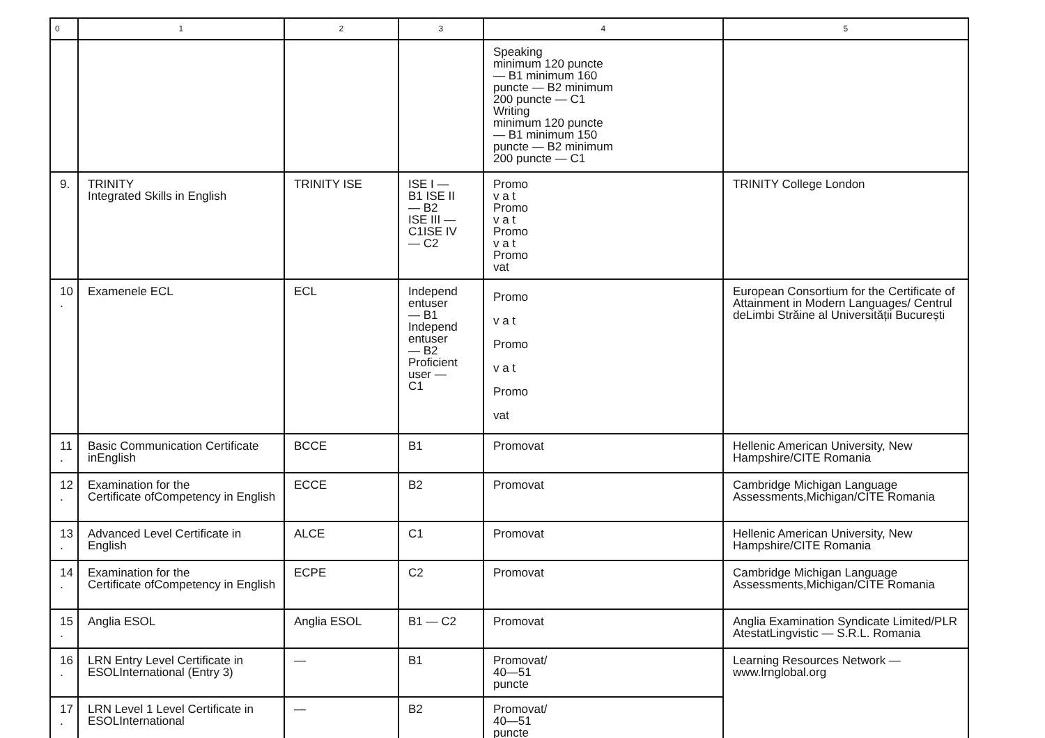| 0 | 1 | 2 | 3 | 4 | 5 |
| --- | --- | --- | --- | --- | --- |
| | | | | Speaking minimum 120 puncte — B1 minimum 160 puncte — B2 minimum 200 puncte — C1 Writing minimum 120 puncte — B1 minimum 150 puncte — B2 minimum 200 puncte — C1 | |
| 9. | TRINITY Integrated Skills in English | TRINITY ISE | ISE I — B1 ISE II — B2 ISE III — C1ISE IV — C2 | Promo v a t Promo v a t Promo v a t Promo vat | TRINITY College London |
| 10 . | Examenele ECL | ECL | Independ entuser — B1 Independ entuser — B2 Proficient user — C1 | Promo v a t Promo v a t Promo vat | European Consortium for the Certificate of Attainment in Modern Languages/ Centrul deLimbi Străine al Universității București |
| 11 . | Basic Communication Certificate inEnglish | BCCE | B1 | Promovat | Hellenic American University, New Hampshire/CITE Romania |
| 12 . | Examination for the Certificate ofCompetency in English | ECCE | B2 | Promovat | Cambridge Michigan Language Assessments,Michigan/CITE Romania |
| 13 . | Advanced Level Certificate in English | ALCE | C1 | Promovat | Hellenic American University, New Hampshire/CITE Romania |
| 14 . | Examination for the Certificate ofCompetency in English | ECPE | C2 | Promovat | Cambridge Michigan Language Assessments,Michigan/CITE Romania |
| 15 . | Anglia ESOL | Anglia ESOL | B1 — C2 | Promovat | Anglia Examination Syndicate Limited/PLR AtestatLingvistic — S.R.L. Romania |
| 16 . | LRN Entry Level Certificate in ESOLInternational (Entry 3) | — | B1 | Promovat/ 40—51 puncte | Learning Resources Network — www.lrnglobal.org |
| 17 . | LRN Level 1 Level Certificate in ESOLInternational | — | B2 | Promovat/ 40—51 puncte | |